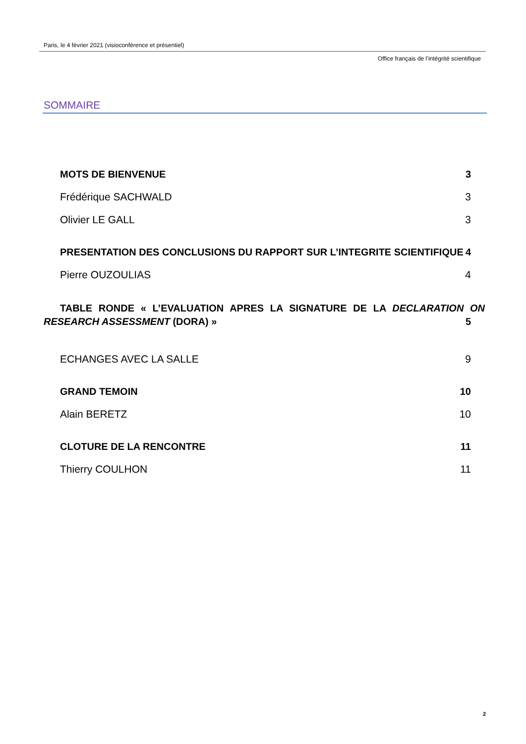Paris, le 4 février 2021 (visioconférence et présentiel)
Office français de l’intégrité scientifique
SOMMAIRE
MOTS DE BIENVENUE 3
Frédérique SACHWALD 3
Olivier LE GALL 3
PRESENTATION DES CONCLUSIONS DU RAPPORT SUR L’INTEGRITE SCIENTIFIQUE 4
Pierre OUZOULIAS 4
TABLE RONDE « L’EVALUATION APRES LA SIGNATURE DE LA DECLARATION ON RESEARCH ASSESSMENT (DORA) » 5
ECHANGES AVEC LA SALLE 9
GRAND TEMOIN 10
Alain BERETZ 10
CLOTURE DE LA RENCONTRE 11
Thierry COULHON 11
2